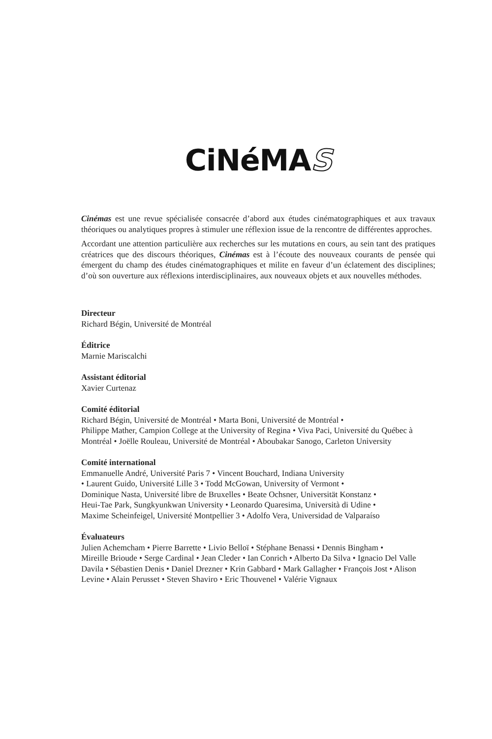CiNéMAS
Cinémas est une revue spécialisée consacrée d’abord aux études cinématographiques et aux travaux théoriques ou analytiques propres à stimuler une réflexion issue de la rencontre de différentes approches.
Accordant une attention particulière aux recherches sur les mutations en cours, au sein tant des pratiques créatrices que des discours théoriques, Cinémas est à l’écoute des nouveaux courants de pensée qui émergent du champ des études cinématographiques et milite en faveur d’un éclatement des disciplines; d’où son ouverture aux réflexions interdisciplinaires, aux nouveaux objets et aux nouvelles méthodes.
Directeur
Richard Bégin, Université de Montréal
Éditrice
Marnie Mariscalchi
Assistant éditorial
Xavier Curtenaz
Comité éditorial
Richard Bégin, Université de Montréal • Marta Boni, Université de Montréal •
Philippe Mather, Campion College at the University of Regina • Viva Paci, Université du Québec à Montréal • Joëlle Rouleau, Université de Montréal • Aboubakar Sanogo, Carleton University
Comité international
Emmanuelle André, Université Paris 7 • Vincent Bouchard, Indiana University
• Laurent Guido, Université Lille 3 • Todd McGowan, University of Vermont •
Dominique Nasta, Université libre de Bruxelles • Beate Ochsner, Universität Konstanz •
Heui-Tae Park, Sungkyunkwan University • Leonardo Quaresima, Università di Udine •
Maxime Scheinfeigel, Université Montpellier 3 • Adolfo Vera, Universidad de Valparaíso
Évaluateurs
Julien Achemcham • Pierre Barrette • Livio Belloï • Stéphane Benassi • Dennis Bingham •
Mireille Brioude • Serge Cardinal • Jean Cleder • Ian Conrich • Alberto Da Silva • Ignacio Del Valle Davila • Sébastien Denis • Daniel Drezner • Krin Gabbard • Mark Gallagher • François Jost • Alison Levine • Alain Perusset • Steven Shaviro • Eric Thouvenel • Valérie Vignaux